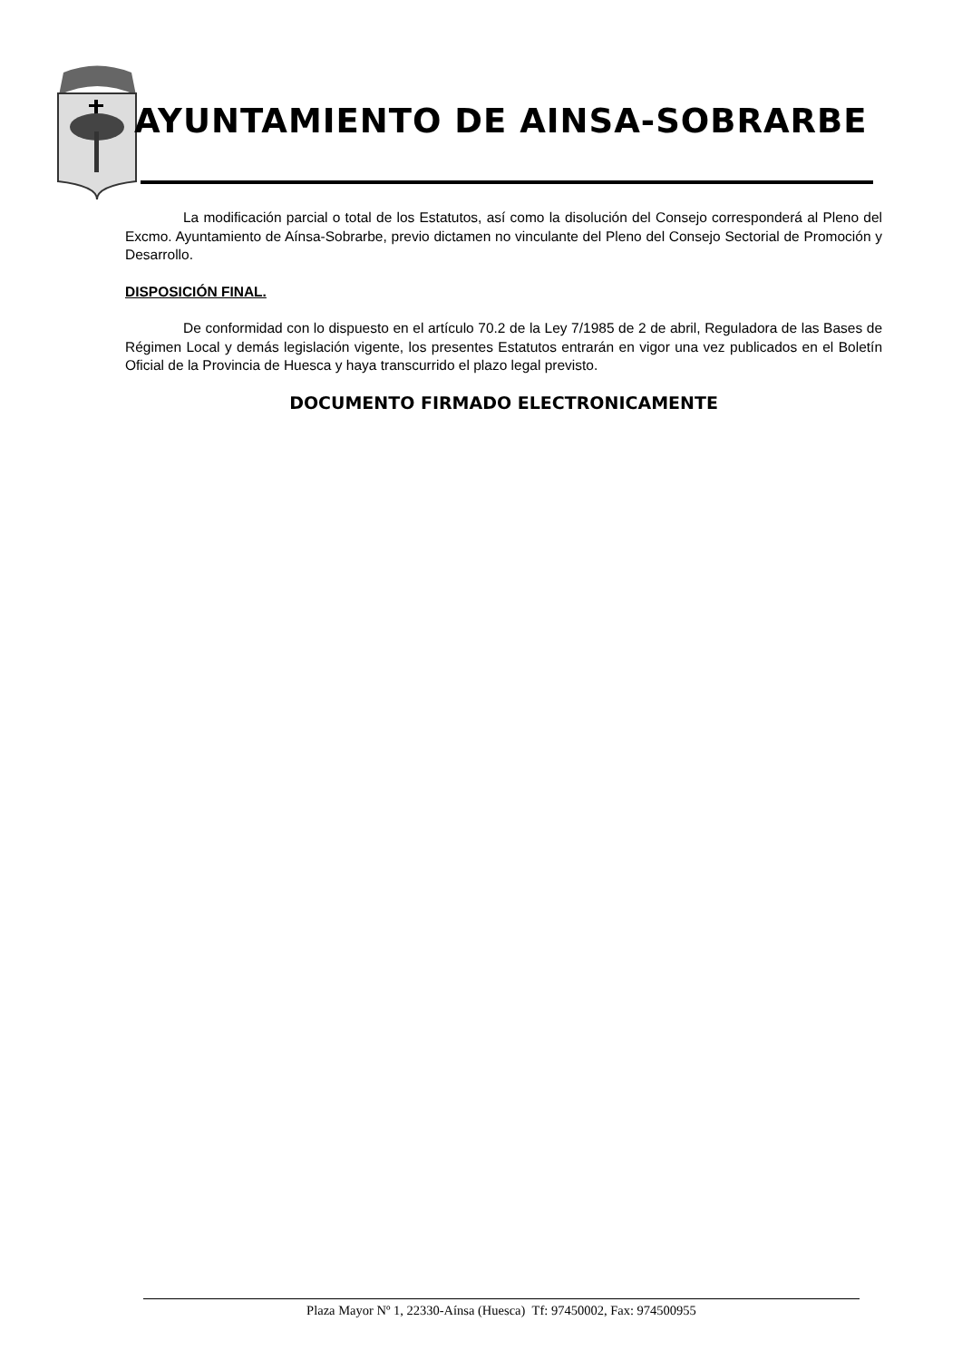AYUNTAMIENTO DE AINSA-SOBRARBE
La modificación parcial o total de los Estatutos, así como la disolución del Consejo corresponderá al Pleno del Excmo. Ayuntamiento de Aínsa-Sobrarbe, previo dictamen no vinculante del Pleno del Consejo Sectorial de Promoción y Desarrollo.
DISPOSICIÓN FINAL.
De conformidad con lo dispuesto en el artículo 70.2 de la Ley 7/1985 de 2 de abril, Reguladora de las Bases de Régimen Local y demás legislación vigente, los presentes Estatutos entrarán en vigor una vez publicados en el Boletín Oficial de la Provincia de Huesca y haya transcurrido el plazo legal previsto.
DOCUMENTO FIRMADO ELECTRONICAMENTE
Plaza Mayor Nº 1, 22330-Aínsa (Huesca) Tf: 97450002, Fax: 974500955